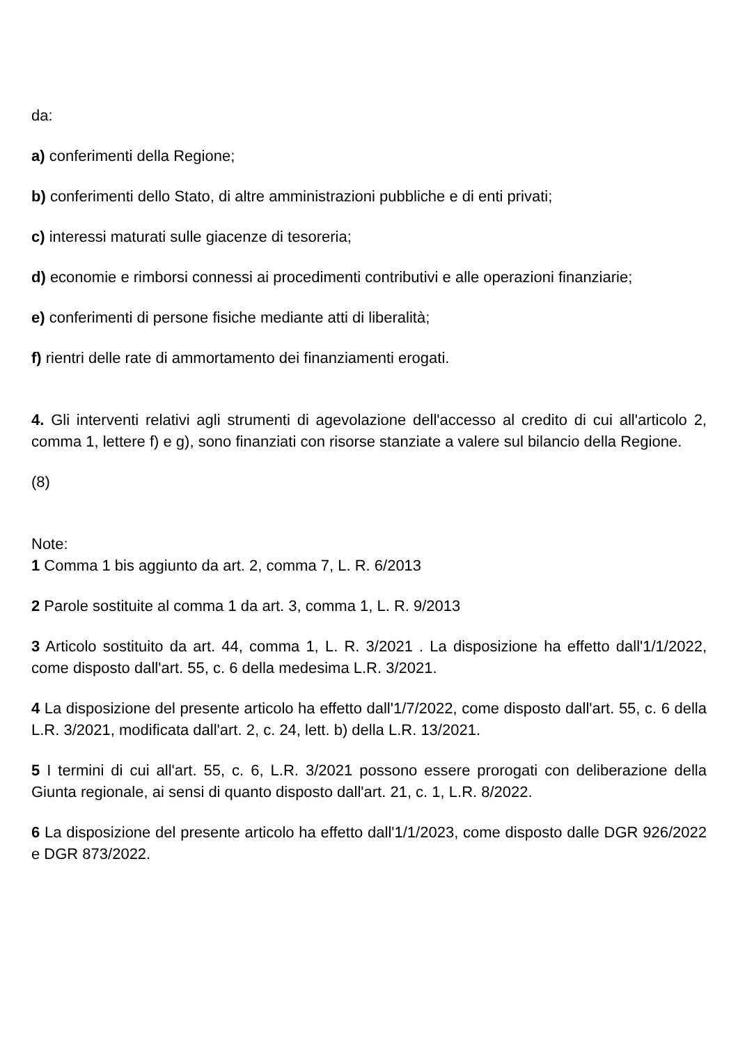da:
a) conferimenti della Regione;
b) conferimenti dello Stato, di altre amministrazioni pubbliche e di enti privati;
c) interessi maturati sulle giacenze di tesoreria;
d) economie e rimborsi connessi ai procedimenti contributivi e alle operazioni finanziarie;
e) conferimenti di persone fisiche mediante atti di liberalità;
f) rientri delle rate di ammortamento dei finanziamenti erogati.
4. Gli interventi relativi agli strumenti di agevolazione dell'accesso al credito di cui all'articolo 2, comma 1, lettere f) e g), sono finanziati con risorse stanziate a valere sul bilancio della Regione.
(8)
Note:
1 Comma 1 bis aggiunto da art. 2, comma 7, L. R. 6/2013
2 Parole sostituite al comma 1 da art. 3, comma 1, L. R. 9/2013
3 Articolo sostituito da art. 44, comma 1, L. R. 3/2021 . La disposizione ha effetto dall'1/1/2022, come disposto dall'art. 55, c. 6 della medesima L.R. 3/2021.
4 La disposizione del presente articolo ha effetto dall'1/7/2022, come disposto dall'art. 55, c. 6 della L.R. 3/2021, modificata dall'art. 2, c. 24, lett. b) della L.R. 13/2021.
5 I termini di cui all'art. 55, c. 6, L.R. 3/2021 possono essere prorogati con deliberazione della Giunta regionale, ai sensi di quanto disposto dall'art. 21, c. 1, L.R. 8/2022.
6 La disposizione del presente articolo ha effetto dall'1/1/2023, come disposto dalle DGR 926/2022 e DGR 873/2022.